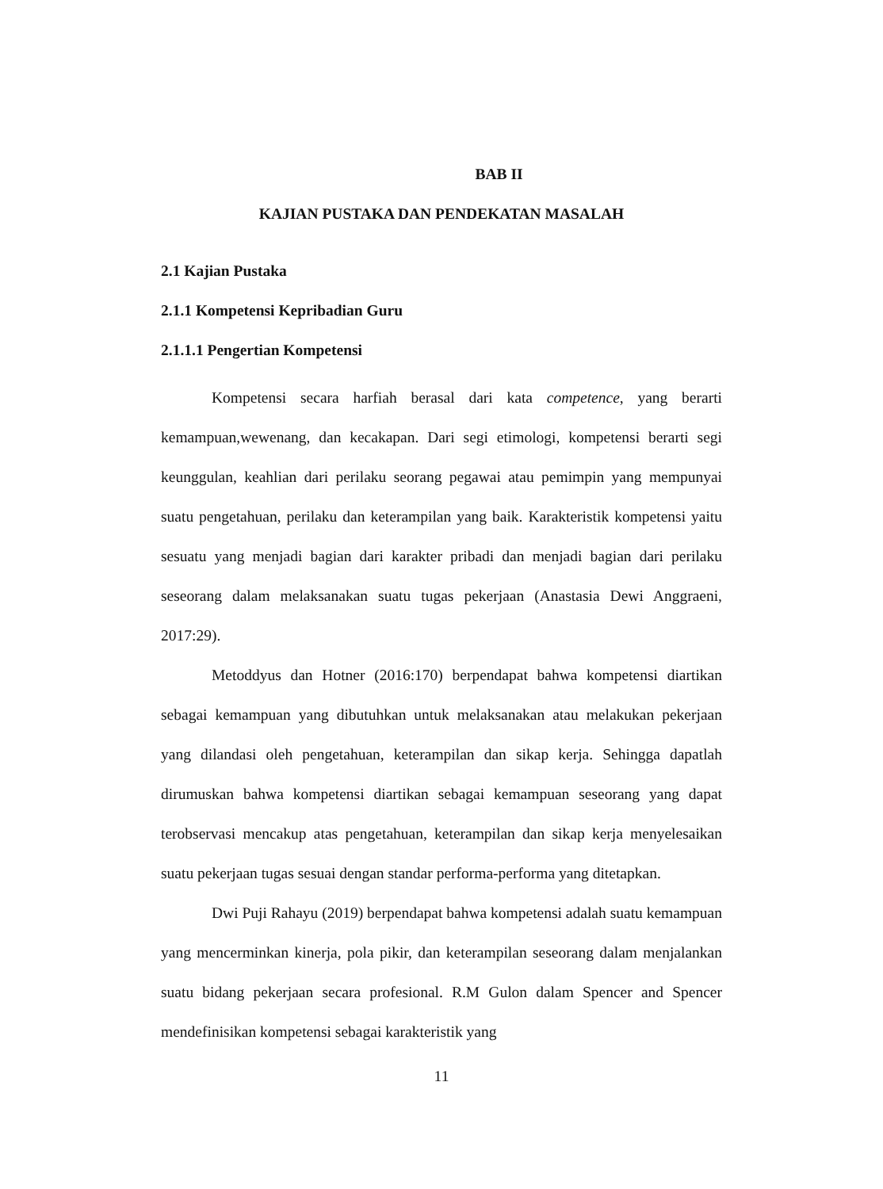BAB II
KAJIAN PUSTAKA DAN PENDEKATAN MASALAH
2.1 Kajian Pustaka
2.1.1 Kompetensi Kepribadian Guru
2.1.1.1 Pengertian Kompetensi
Kompetensi secara harfiah berasal dari kata competence, yang berarti kemampuan,wewenang, dan kecakapan. Dari segi etimologi, kompetensi berarti segi keunggulan, keahlian dari perilaku seorang pegawai atau pemimpin yang mempunyai suatu pengetahuan, perilaku dan keterampilan yang baik. Karakteristik kompetensi yaitu sesuatu yang menjadi bagian dari karakter pribadi dan menjadi bagian dari perilaku seseorang dalam melaksanakan suatu tugas pekerjaan (Anastasia Dewi Anggraeni, 2017:29).
Metoddyus dan Hotner (2016:170) berpendapat bahwa kompetensi diartikan sebagai kemampuan yang dibutuhkan untuk melaksanakan atau melakukan pekerjaan yang dilandasi oleh pengetahuan, keterampilan dan sikap kerja. Sehingga dapatlah dirumuskan bahwa kompetensi diartikan sebagai kemampuan seseorang yang dapat terobservasi mencakup atas pengetahuan, keterampilan dan sikap kerja menyelesaikan suatu pekerjaan tugas sesuai dengan standar performa-performa yang ditetapkan.
Dwi Puji Rahayu (2019) berpendapat bahwa kompetensi adalah suatu kemampuan yang mencerminkan kinerja, pola pikir, dan keterampilan seseorang dalam menjalankan suatu bidang pekerjaan secara profesional. R.M Gulon dalam Spencer and Spencer mendefinisikan kompetensi sebagai karakteristik yang
11